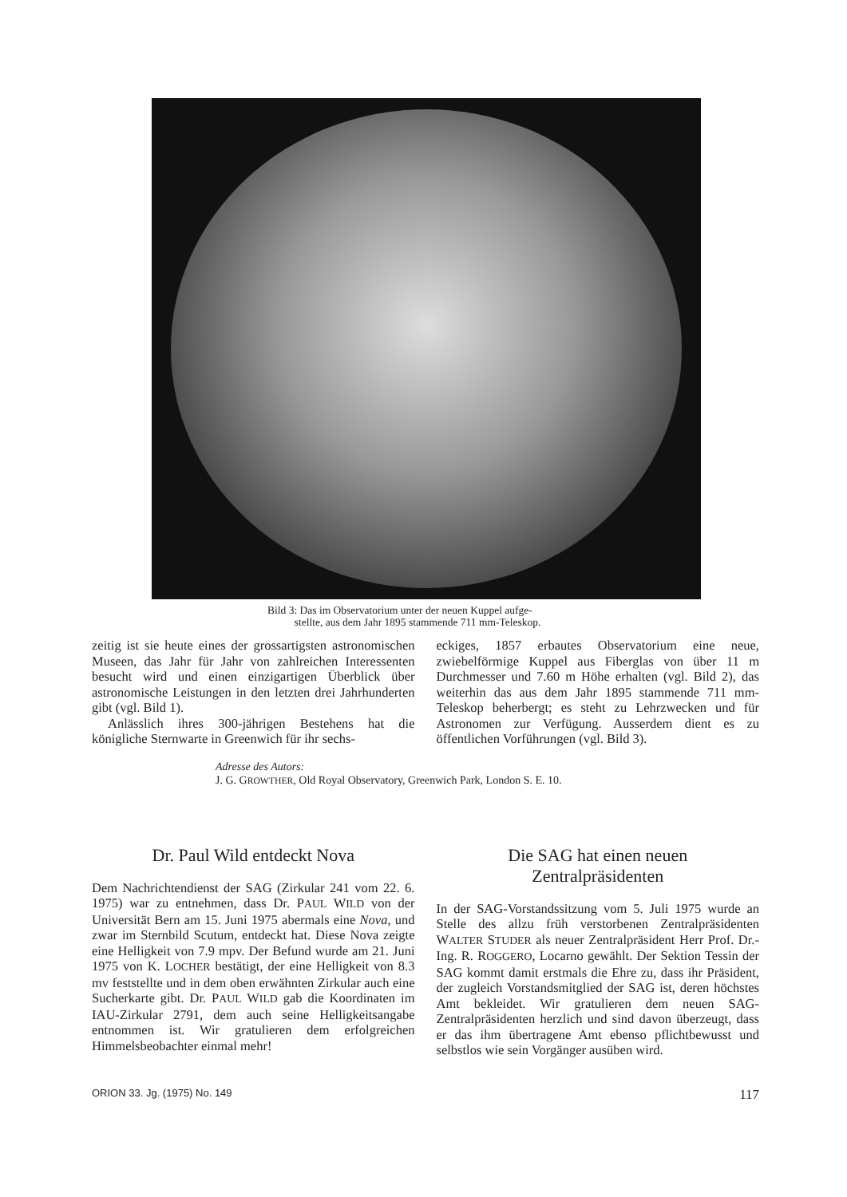Bild 3: Das im Observatorium unter der neuen Kuppel aufge-
stellte, aus dem Jahr 1895 stammende 711 mm-Teleskop.
zeitig ist sie heute eines der grossartigsten astronomischen Museen, das Jahr für Jahr von zahlreichen Interessenten besucht wird und einen einzigartigen Überblick über astronomische Leistungen in den letzten drei Jahrhunderten gibt (vgl. Bild 1).
Anlässlich ihres 300-jährigen Bestehens hat die königliche Sternwarte in Greenwich für ihr sechs-
eckiges, 1857 erbautes Observatorium eine neue, zwiebelförmige Kuppel aus Fiberglas von über 11 m Durchmesser und 7.60 m Höhe erhalten (vgl. Bild 2), das weiterhin das aus dem Jahr 1895 stammende 711 mm-Teleskop beherbergt; es steht zu Lehrzwecken und für Astronomen zur Verfügung. Ausserdem dient es zu öffentlichen Vorführungen (vgl. Bild 3).
Adresse des Autors:
J. G. GROWTHER, Old Royal Observatory, Greenwich Park, London S. E. 10.
Dr. Paul Wild entdeckt Nova
Dem Nachrichtendienst der SAG (Zirkular 241 vom 22. 6. 1975) war zu entnehmen, dass Dr. PAUL WILD von der Universität Bern am 15. Juni 1975 abermals eine Nova, und zwar im Sternbild Scutum, entdeckt hat. Diese Nova zeigte eine Helligkeit von 7.9 mpv. Der Befund wurde am 21. Juni 1975 von K. LOCHER bestätigt, der eine Helligkeit von 8.3 mv feststellte und in dem oben erwähnten Zirkular auch eine Sucherkarte gibt. Dr. PAUL WILD gab die Koordinaten im IAU-Zirkular 2791, dem auch seine Helligkeitsangabe entnommen ist. Wir gratulieren dem erfolgreichen Himmelsbeobachter einmal mehr!
Die SAG hat einen neuen
Zentralpräsidenten
In der SAG-Vorstandssitzung vom 5. Juli 1975 wurde an Stelle des allzu früh verstorbenen Zentralpräsidenten WALTER STUDER als neuer Zentralpräsident Herr Prof. Dr.-Ing. R. ROGGERO, Locarno gewählt. Der Sektion Tessin der SAG kommt damit erstmals die Ehre zu, dass ihr Präsident, der zugleich Vorstandsmitglied der SAG ist, deren höchstes Amt bekleidet. Wir gratulieren dem neuen SAG-Zentralpräsidenten herzlich und sind davon überzeugt, dass er das ihm übertragene Amt ebenso pflichtbewusst und selbstlos wie sein Vorgänger ausüben wird.
ORION 33. Jg. (1975) No. 149 117